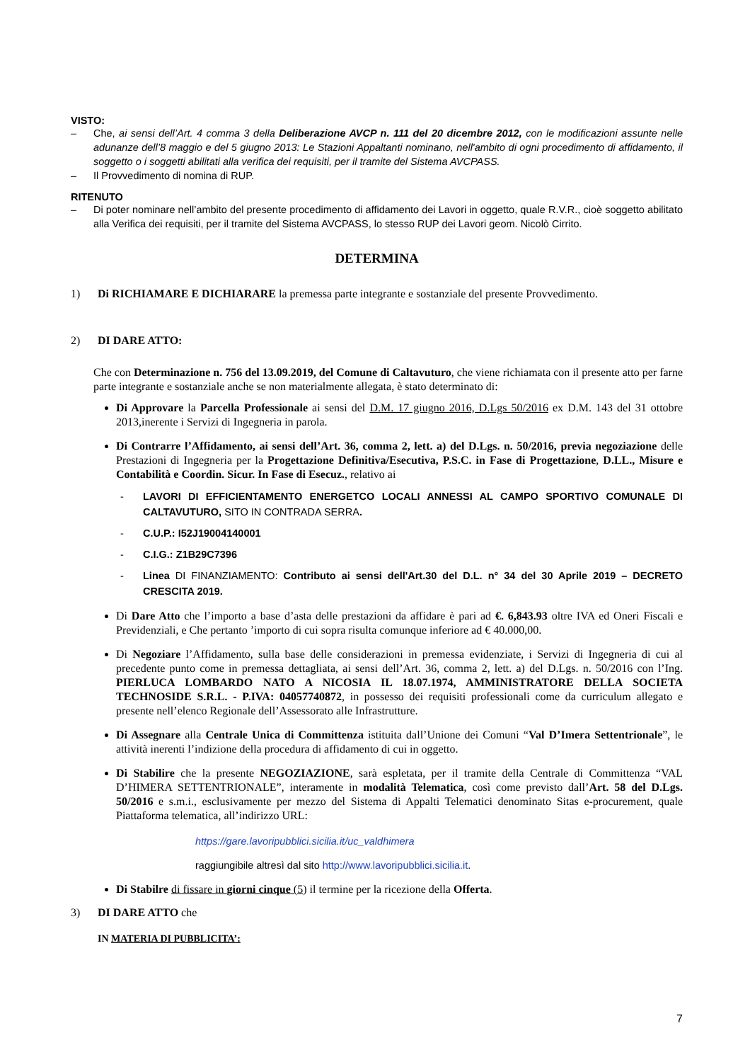VISTO:
– Che, ai sensi dell’Art. 4 comma 3 della Deliberazione AVCP n. 111 del 20 dicembre 2012, con le modificazioni assunte nelle adunanze dell’8 maggio e del 5 giugno 2013: Le Stazioni Appaltanti nominano, nell'ambito di ogni procedimento di affidamento, il soggetto o i soggetti abilitati alla verifica dei requisiti, per il tramite del Sistema AVCPASS.
– Il Provvedimento di nomina di RUP.
RITENUTO
– Di poter nominare nell’ambito del presente procedimento di affidamento dei Lavori in oggetto, quale R.V.R., cioè soggetto abilitato alla Verifica dei requisiti, per il tramite del Sistema AVCPASS, lo stesso RUP dei Lavori geom. Nicolò Cirrito.
DETERMINA
1) Di RICHIAMARE E DICHIARARE la premessa parte integrante e sostanziale del presente Provvedimento.
2) DI DARE ATTO:
Che con Determinazione n. 756 del 13.09.2019, del Comune di Caltavuturo, che viene richiamata con il presente atto per farne parte integrante e sostanziale anche se non materialmente allegata, è stato determinato di:
Di Approvare la Parcella Professionale ai sensi del D.M. 17 giugno 2016, D.Lgs 50/2016 ex D.M. 143 del 31 ottobre 2013,inerente i Servizi di Ingegneria in parola.
Di Contrarre l’Affidamento, ai sensi dell’Art. 36, comma 2, lett. a) del D.Lgs. n. 50/2016, previa negoziazione delle Prestazioni di Ingegneria per la Progettazione Definitiva/Esecutiva, P.S.C. in Fase di Progettazione, D.LL., Misure e Contabilità e Coordin. Sicur. In Fase di Esecuz., relativo ai
- LAVORI DI EFFICIENTAMENTO ENERGETCO LOCALI ANNESSI AL CAMPO SPORTIVO COMUNALE DI CALTAVUTURO, SITO IN CONTRADA SERRA.
- C.U.P.: I52J19004140001
- C.I.G.: Z1B29C7396
- Linea DI FINANZIAMENTO: Contributo ai sensi dell'Art.30 del D.L. n° 34 del 30 Aprile 2019 – DECRETO CRESCITA 2019.
Di Dare Atto che l’importo a base d’asta delle prestazioni da affidare è pari ad €. 6,843.93 oltre IVA ed Oneri Fiscali e Previdenziali, e Che pertanto ’importo di cui sopra risulta comunque inferiore ad € 40.000,00.
Di Negoziare l’Affidamento, sulla base delle considerazioni in premessa evidenziate, i Servizi di Ingegneria di cui al precedente punto come in premessa dettagliata, ai sensi dell’Art. 36, comma 2, lett. a) del D.Lgs. n. 50/2016 con l’Ing. PIERLUCA LOMBARDO NATO A NICOSIA IL 18.07.1974, AMMINISTRATORE DELLA SOCIETA TECHNOSIDE S.R.L. - P.IVA: 04057740872, in possesso dei requisiti professionali come da curriculum allegato e presente nell’elenco Regionale dell’Assessorato alle Infrastrutture.
Di Assegnare alla Centrale Unica di Committenza istituita dall’Unione dei Comuni “Val D’Imera Settentrionale”, le attività inerenti l’indizione della procedura di affidamento di cui in oggetto.
Di Stabilire che la presente NEGOZIAZIONE, sarà espletata, per il tramite della Centrale di Committenza “VAL D’HIMERA SETTENTRIONALE”, interamente in modalità Telematica, così come previsto dall’Art. 58 del D.Lgs. 50/2016 e s.m.i., esclusivamente per mezzo del Sistema di Appalti Telematici denominato Sitas e-procurement, quale Piattaforma telematica, all’indirizzo URL:
https://gare.lavoripubblici.sicilia.it/uc_valdhimera
raggiungibile altresì dal sito http://www.lavoripubblici.sicilia.it.
Di Stabilre di fissare in giorni cinque (5) il termine per la ricezione della Offerta.
3) DI DARE ATTO che
IN MATERIA DI PUBBLICITA’:
7